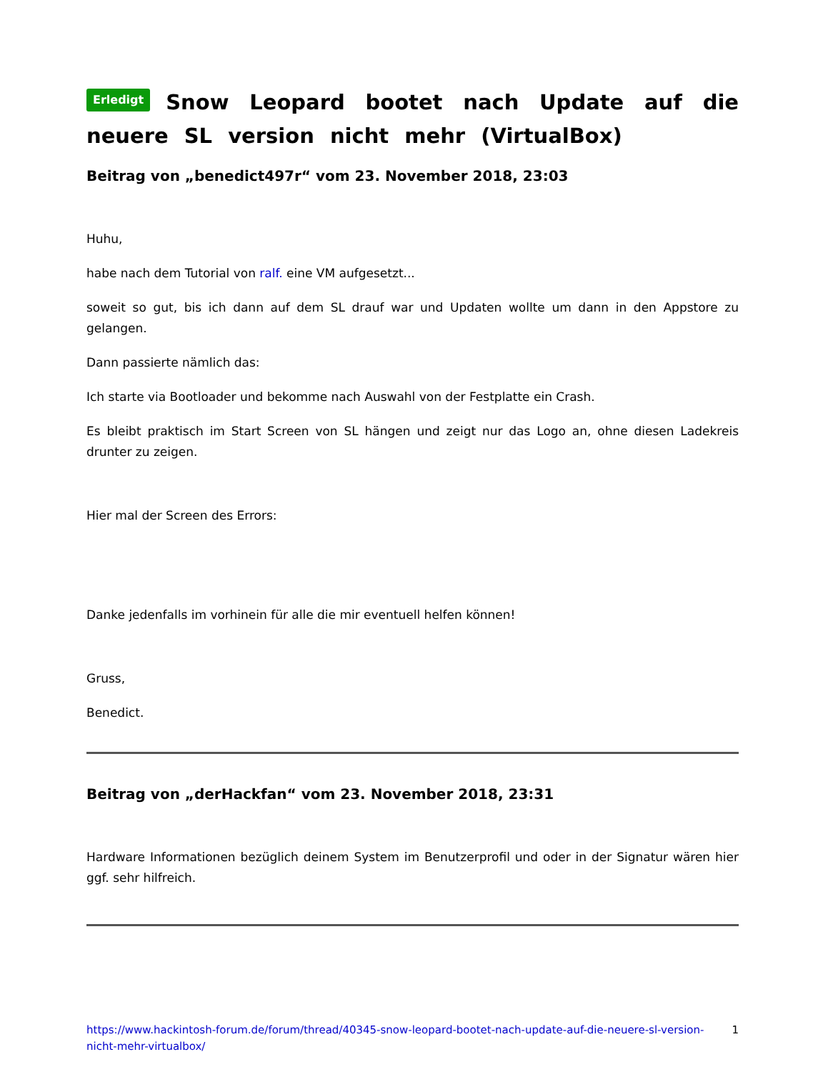Erledigt Snow Leopard bootet nach Update auf die neuere SL version nicht mehr (VirtualBox)
Beitrag von „benedict497r“ vom 23. November 2018, 23:03
Huhu,
habe nach dem Tutorial von ralf. eine VM aufgesetzt...
soweit so gut, bis ich dann auf dem SL drauf war und Updaten wollte um dann in den Appstore zu gelangen.
Dann passierte nämlich das:
Ich starte via Bootloader und bekomme nach Auswahl von der Festplatte ein Crash.
Es bleibt praktisch im Start Screen von SL hängen und zeigt nur das Logo an, ohne diesen Ladekreis drunter zu zeigen.
Hier mal der Screen des Errors:
Danke jedenfalls im vorhinein für alle die mir eventuell helfen können!
Gruss,
Benedict.
Beitrag von „derHackfan“ vom 23. November 2018, 23:31
Hardware Informationen bezüglich deinem System im Benutzerprofil und oder in der Signatur wären hier ggf. sehr hilfreich.
https://www.hackintosh-forum.de/forum/thread/40345-snow-leopard-bootet-nach-update-auf-die-neuere-sl-version-nicht-mehr-virtualbox/ 1